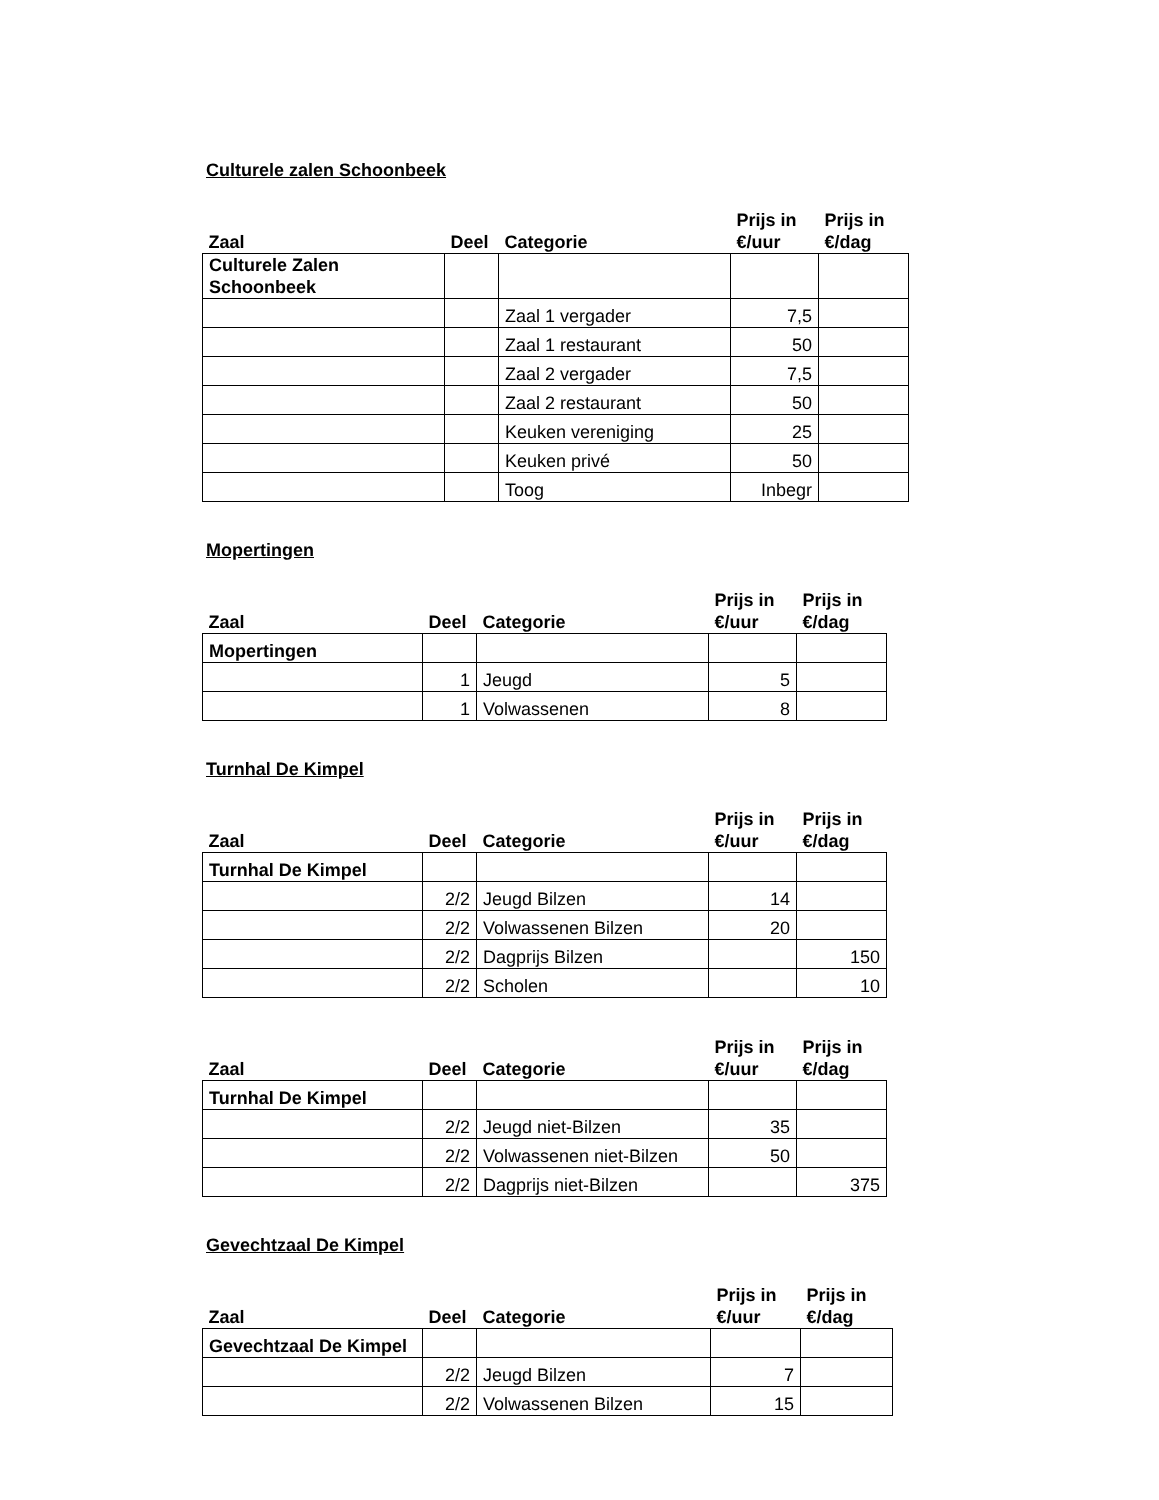Culturele zalen Schoonbeek
| Zaal | Deel | Categorie | Prijs in €/uur | Prijs in €/dag |
| --- | --- | --- | --- | --- |
| Culturele Zalen Schoonbeek | | | | |
| | | Zaal 1 vergader | 7,5 | |
| | | Zaal 1 restaurant | 50 | |
| | | Zaal 2 vergader | 7,5 | |
| | | Zaal 2 restaurant | 50 | |
| | | Keuken vereniging | 25 | |
| | | Keuken privé | 50 | |
| | | Toog | Inbegr | |
Mopertingen
| Zaal | Deel | Categorie | Prijs in €/uur | Prijs in €/dag |
| --- | --- | --- | --- | --- |
| Mopertingen | | | | |
| | 1 | Jeugd | 5 | |
| | 1 | Volwassenen | 8 | |
Turnhal De Kimpel
| Zaal | Deel | Categorie | Prijs in €/uur | Prijs in €/dag |
| --- | --- | --- | --- | --- |
| Turnhal De Kimpel | | | | |
| | 2/2 | Jeugd Bilzen | 14 | |
| | 2/2 | Volwassenen Bilzen | 20 | |
| | 2/2 | Dagprijs Bilzen | | 150 |
| | 2/2 | Scholen | | 10 |
| Zaal | Deel | Categorie | Prijs in €/uur | Prijs in €/dag |
| --- | --- | --- | --- | --- |
| Turnhal De Kimpel | | | | |
| | 2/2 | Jeugd niet-Bilzen | 35 | |
| | 2/2 | Volwassenen niet-Bilzen | 50 | |
| | 2/2 | Dagprijs niet-Bilzen | | 375 |
Gevechtzaal De Kimpel
| Zaal | Deel | Categorie | Prijs in €/uur | Prijs in €/dag |
| --- | --- | --- | --- | --- |
| Gevechtzaal De Kimpel | | | | |
| | 2/2 | Jeugd Bilzen | 7 | |
| | 2/2 | Volwassenen Bilzen | 15 | |